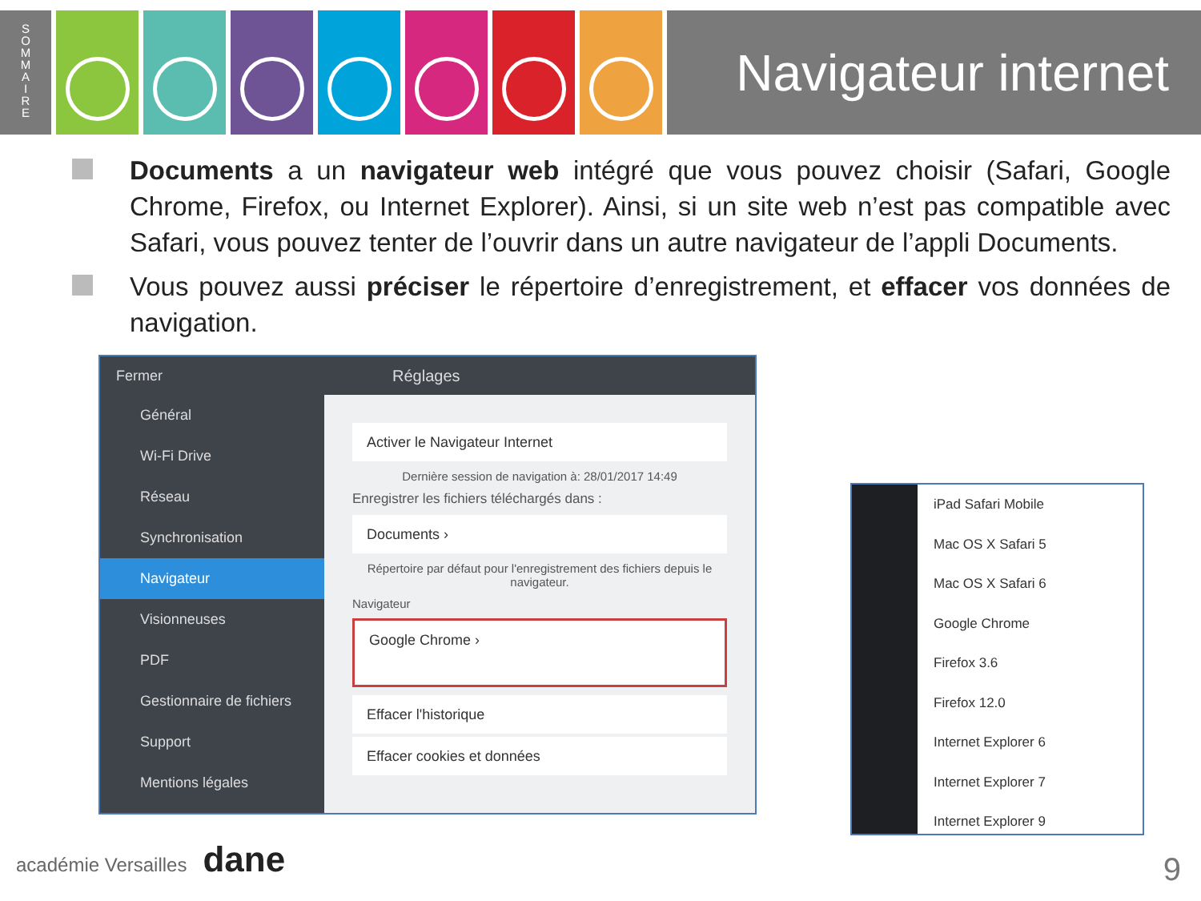S
O
M
M
A
I
R
E
Navigateur internet
Documents a un navigateur web intégré que vous pouvez choisir (Safari, Google Chrome, Firefox, ou Internet Explorer). Ainsi, si un site web n’est pas compatible avec Safari, vous pouvez tenter de l’ouvrir dans un autre navigateur de l’appli Documents.
Vous pouvez aussi préciser le répertoire d’enregistrement, et effacer vos données de navigation.
Fermer
Général
Wi-Fi Drive
Réseau
Synchronisation
Navigateur
Visionneuses
PDF
Gestionnaire de fichiers
Support
Mentions légales
Réglages
Activer le Navigateur Internet
Dernière session de navigation à: 28/01/2017 14:49
Enregistrer les fichiers téléchargés dans :
Documents ›
Répertoire par défaut pour l'enregistrement des fichiers depuis le navigateur.
Navigateur
Google Chrome ›
Effacer l'historique
Effacer cookies et données
iPad Safari Mobile
Mac OS X Safari 5
Mac OS X Safari 6
Google Chrome
Firefox 3.6
Firefox 12.0
Internet Explorer 6
Internet Explorer 7
Internet Explorer 9
académie Versailles dane
9